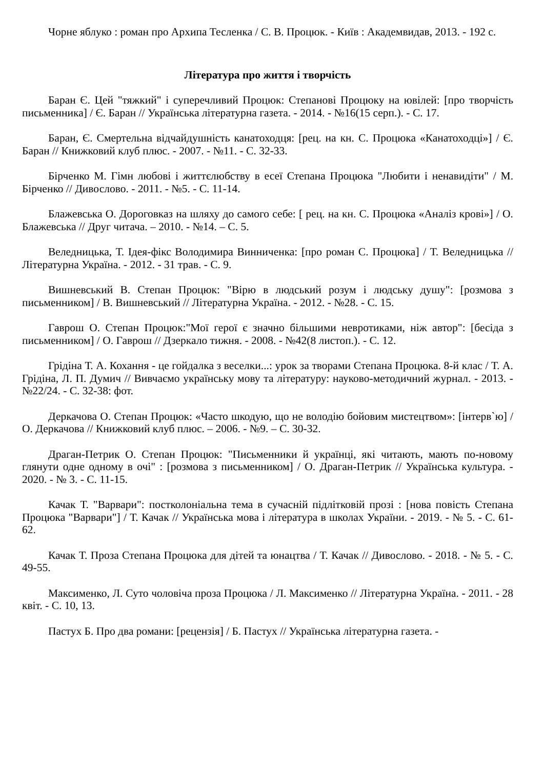Чорне яблуко : роман про Архипа Тесленка / С. В. Процюк. - Київ : Академвидав, 2013. - 192 с.
Література про життя і творчість
Баран Є. Цей "тяжкий" і суперечливий Процюк: Степанові Процюку на ювілей: [про творчість письменника] / Є. Баран // Українська літературна газета. - 2014. - №16(15 серп.). - С. 17.
Баран, Є. Смертельна відчайдушність канатоходця: [рец. на кн. С. Процюка «Канатоходці»] / Є. Баран // Книжковий клуб плюс. - 2007. - №11. - С. 32-33.
Бірченко М. Гімн любові і життєлюбству в есеї Степана Процюка "Любити і ненавидіти" / М. Бірченко // Дивослово. - 2011. - №5. - С. 11-14.
Блажевська О. Дороговказ на шляху до самого себе: [ рец. на кн. С. Процюка «Аналіз крові»] / О. Блажевська // Друг читача. – 2010. - №14. – С. 5.
Веледницька, Т. Ідея-фікс Володимира Винниченка: [про роман С. Процюка] / Т. Веледницька // Літературна Україна. - 2012. - 31 трав. - С. 9.
Вишневський В. Степан Процюк: "Вірю в людський розум і людську душу": [розмова з письменником] / В. Вишневський // Літературна Україна. - 2012. - №28. - С. 15.
Гаврош О. Степан Процюк:"Мої герої є значно більшими невротиками, ніж автор": [бесіда з письменником] / О. Гаврош // Дзеркало тижня. - 2008. - №42(8 листоп.). - С. 12.
Грідіна Т. А. Кохання - це гойдалка з веселки...: урок за творами Степана Процюка. 8-й клас / Т. А. Грідіна, Л. П. Думич // Вивчаємо українську мову та літературу: науково-методичний журнал. - 2013. - №22/24. - С. 32-38: фот.
Деркачова О. Степан Процюк: «Часто шкодую, що не володію бойовим мистецтвом»: [інтерв`ю] / О. Деркачова // Книжковий клуб плюс. – 2006. - №9. – С. 30-32.
Драган-Петрик О. Степан Процюк: "Письменники й українці, які читають, мають по-новому глянути одне одному в очі" : [розмова з письменником] / О. Драган-Петрик // Українська культура. - 2020. - № 3. - С. 11-15.
Качак Т. "Варвари": постколоніальна тема в сучасній підлітковій прозі : [нова повість Степана Процюка "Варвари"] / Т. Качак // Українська мова і література в школах України. - 2019. - № 5. - С. 61-62.
Качак Т. Проза Степана Процюка для дітей та юнацтва / Т. Качак // Дивослово. - 2018. - № 5. - С. 49-55.
Максименко, Л. Суто чоловіча проза Процюка / Л. Максименко // Літературна Україна. - 2011. - 28 квіт. - С. 10, 13.
Пастух Б. Про два романи: [рецензія] / Б. Пастух // Українська літературна газета. -